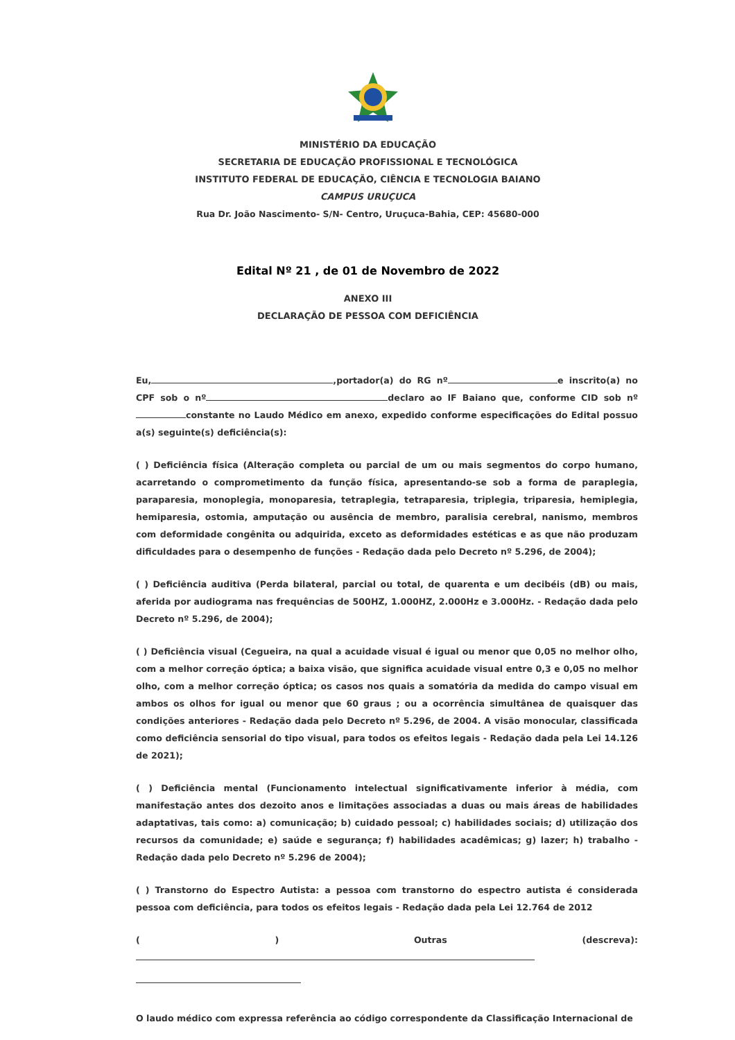MINISTÉRIO DA EDUCAÇÃO
SECRETARIA DE EDUCAÇÃO PROFISSIONAL E TECNOLÓGICA
INSTITUTO FEDERAL DE EDUCAÇÃO, CIÊNCIA E TECNOLOGIA BAIANO
CAMPUS URUÇUCA
Rua Dr. João Nascimento- S/N- Centro, Uruçuca-Bahia, CEP: 45680-000
Edital Nº 21 , de 01 de Novembro de 2022
ANEXO III
DECLARAÇÃO DE PESSOA COM DEFICIÊNCIA
Eu, ,portador(a) do RG nº e inscrito(a) no CPF sob o nº declaro ao IF Baiano que, conforme CID sob nº constante no Laudo Médico em anexo, expedido conforme especificações do Edital possuo a(s) seguinte(s) deficiência(s):
( ) Deficiência física (Alteração completa ou parcial de um ou mais segmentos do corpo humano, acarretando o comprometimento da função física, apresentando-se sob a forma de paraplegia, paraparesia, monoplegia, monoparesia, tetraplegia, tetraparesia, triplegia, triparesia, hemiplegia, hemiparesia, ostomia, amputação ou ausência de membro, paralisia cerebral, nanismo, membros com deformidade congênita ou adquirida, exceto as deformidades estéticas e as que não produzam dificuldades para o desempenho de funções - Redação dada pelo Decreto nº 5.296, de 2004);
( ) Deficiência auditiva (Perda bilateral, parcial ou total, de quarenta e um decibéis (dB) ou mais, aferida por audiograma nas frequências de 500HZ, 1.000HZ, 2.000Hz e 3.000Hz. - Redação dada pelo Decreto nº 5.296, de 2004);
( ) Deficiência visual (Cegueira, na qual a acuidade visual é igual ou menor que 0,05 no melhor olho, com a melhor correção óptica; a baixa visão, que significa acuidade visual entre 0,3 e 0,05 no melhor olho, com a melhor correção óptica; os casos nos quais a somatória da medida do campo visual em ambos os olhos for igual ou menor que 60 graus ; ou a ocorrência simultânea de quaisquer das condições anteriores - Redação dada pelo Decreto nº 5.296, de 2004. A visão monocular, classificada como deficiência sensorial do tipo visual, para todos os efeitos legais - Redação dada pela Lei 14.126 de 2021);
( ) Deficiência mental (Funcionamento intelectual significativamente inferior à média, com manifestação antes dos dezoito anos e limitações associadas a duas ou mais áreas de habilidades adaptativas, tais como: a) comunicação; b) cuidado pessoal; c) habilidades sociais; d) utilização dos recursos da comunidade; e) saúde e segurança; f) habilidades acadêmicas; g) lazer; h) trabalho - Redação dada pelo Decreto nº 5.296 de 2004);
( ) Transtorno do Espectro Autista: a pessoa com transtorno do espectro autista é considerada pessoa com deficiência, para todos os efeitos legais - Redação dada pela Lei 12.764 de 2012
( ) Outras (descreva):
O laudo médico com expressa referência ao código correspondente da Classificação Internacional de